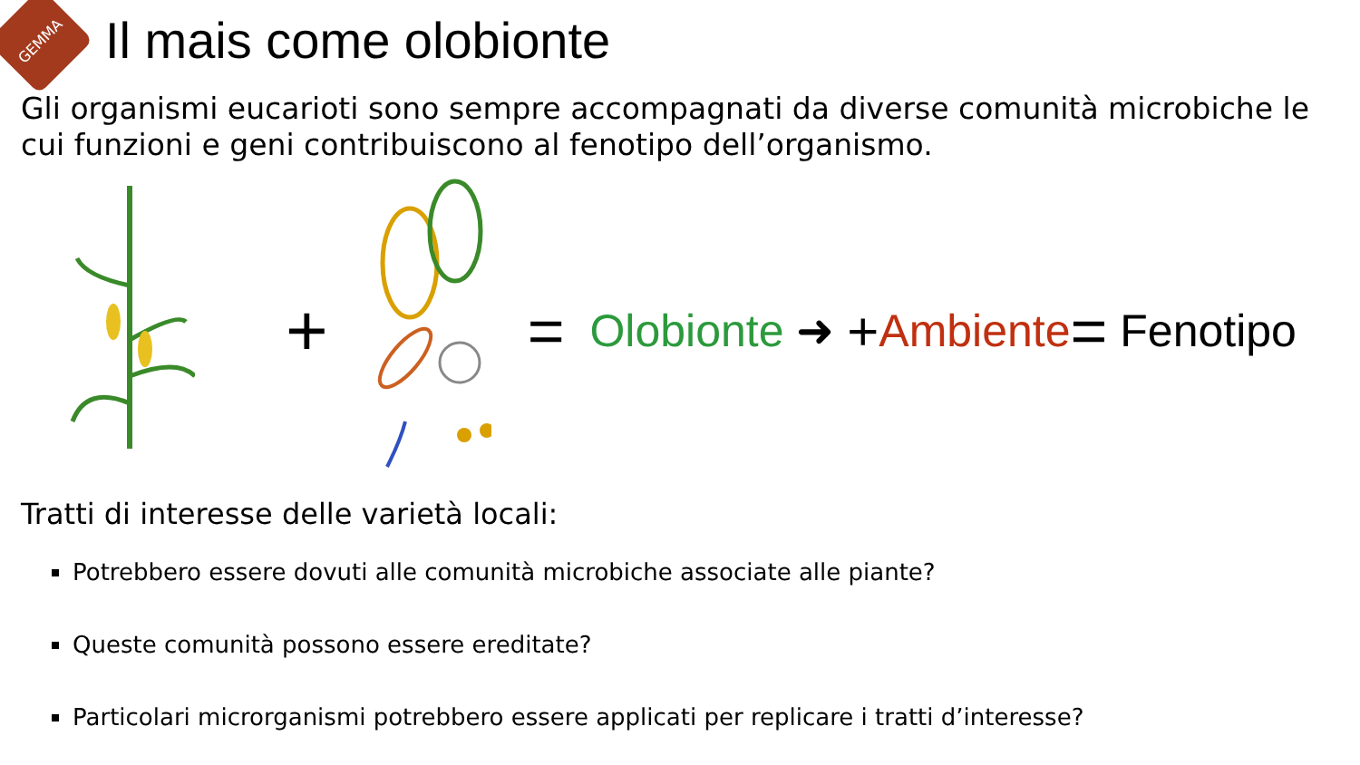GEMMA
Il mais come olobionte
Gli organismi eucarioti sono sempre accompagnati da diverse comunità microbiche le cui funzioni e geni contribuiscono al fenotipo dell’organismo.
+
= Olobionte ➜ + Ambiente = Fenotipo
Tratti di interesse delle varietà locali:
Potrebbero essere dovuti alle comunità microbiche associate alle piante?
Queste comunità possono essere ereditate?
Particolari microrganismi potrebbero essere applicati per replicare i tratti d’interesse?